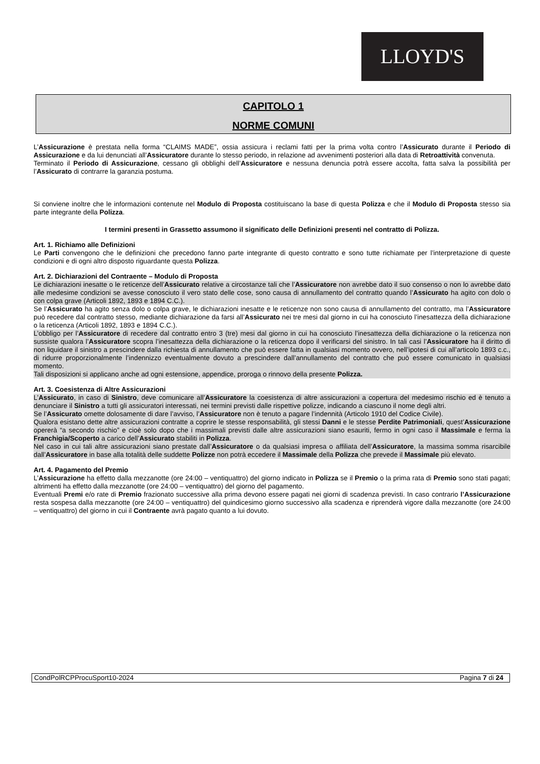LLOYD'S
CAPITOLO 1
NORME COMUNI
L’Assicurazione è prestata nella forma “CLAIMS MADE”, ossia assicura i reclami fatti per la prima volta contro l’Assicurato durante il Periodo di Assicurazione e da lui denunciati all’Assicuratore durante lo stesso periodo, in relazione ad avvenimenti posteriori alla data di Retroattività convenuta.
Terminato il Periodo di Assicurazione, cessano gli obblighi dell’Assicuratore e nessuna denuncia potrà essere accolta, fatta salva la possibilità per l’Assicurato di contrarre la garanzia postuma.
Si conviene inoltre che le informazioni contenute nel Modulo di Proposta costituiscano la base di questa Polizza e che il Modulo di Proposta stesso sia parte integrante della Polizza.
I termini presenti in Grassetto assumono il significato delle Definizioni presenti nel contratto di Polizza.
Art. 1. Richiamo alle Definizioni
Le Parti convengono che le definizioni che precedono fanno parte integrante di questo contratto e sono tutte richiamate per l’interpretazione di queste condizioni e di ogni altro disposto riguardante questa Polizza.
Art. 2. Dichiarazioni del Contraente – Modulo di Proposta
Le dichiarazioni inesatte o le reticenze dell’Assicurato relative a circostanze tali che l’Assicuratore non avrebbe dato il suo consenso o non lo avrebbe dato alle medesime condizioni se avesse conosciuto il vero stato delle cose, sono causa di annullamento del contratto quando l’Assicurato ha agito con dolo o con colpa grave (Articoli 1892, 1893 e 1894 C.C.).
Se l’Assicurato ha agito senza dolo o colpa grave, le dichiarazioni inesatte e le reticenze non sono causa di annullamento del contratto, ma l’Assicuratore può recedere dal contratto stesso, mediante dichiarazione da farsi all’Assicurato nei tre mesi dal giorno in cui ha conosciuto l’inesattezza della dichiarazione o la reticenza (Articoli 1892, 1893 e 1894 C.C.).
L’obbligo per l’Assicuratore di recedere dal contratto entro 3 (tre) mesi dal giorno in cui ha conosciuto l’inesattezza della dichiarazione o la reticenza non sussiste qualora l’Assicuratore scopra l’inesattezza della dichiarazione o la reticenza dopo il verificarsi del sinistro. In tali casi l’Assicuratore ha il diritto di non liquidare il sinistro a prescindere dalla richiesta di annullamento che può essere fatta in qualsiasi momento ovvero, nell’ipotesi di cui all’articolo 1893 c.c., di ridurre proporzionalmente l’indennizzo eventualmente dovuto a prescindere dall’annullamento del contratto che può essere comunicato in qualsiasi momento.
Tali disposizioni si applicano anche ad ogni estensione, appendice, proroga o rinnovo della presente Polizza.
Art. 3. Coesistenza di Altre Assicurazioni
L’Assicurato, in caso di Sinistro, deve comunicare all’Assicuratore la coesistenza di altre assicurazioni a copertura del medesimo rischio ed è tenuto a denunciare il Sinistro a tutti gli assicuratori interessati, nei termini previsti dalle rispettive polizze, indicando a ciascuno il nome degli altri.
Se l’Assicurato omette dolosamente di dare l’avviso, l’Assicuratore non è tenuto a pagare l’indennità (Articolo 1910 del Codice Civile).
Qualora esistano dette altre assicurazioni contratte a coprire le stesse responsabilità, gli stessi Danni e le stesse Perdite Patrimoniali, quest’Assicurazione opererà “a secondo rischio” e cioè solo dopo che i massimali previsti dalle altre assicurazioni siano esauriti, fermo in ogni caso il Massimale e ferma la Franchigia/Scoperto a carico dell’Assicurato stabiliti in Polizza.
Nel caso in cui tali altre assicurazioni siano prestate dall’Assicuratore o da qualsiasi impresa o affiliata dell’Assicuratore, la massima somma risarcibile dall’Assicuratore in base alla totalità delle suddette Polizze non potrà eccedere il Massimale della Polizza che prevede il Massimale più elevato.
Art. 4. Pagamento del Premio
L’Assicurazione ha effetto dalla mezzanotte (ore 24:00 – ventiquattro) del giorno indicato in Polizza se il Premio o la prima rata di Premio sono stati pagati; altrimenti ha effetto dalla mezzanotte (ore 24:00 – ventiquattro) del giorno del pagamento.
Eventuali Premi e/o rate di Premio frazionato successive alla prima devono essere pagati nei giorni di scadenza previsti. In caso contrario l’Assicurazione resta sospesa dalla mezzanotte (ore 24:00 – ventiquattro) del quindicesimo giorno successivo alla scadenza e riprenderà vigore dalla mezzanotte (ore 24:00 – ventiquattro) del giorno in cui il Contraente avrà pagato quanto a lui dovuto.
CondPolRCPProcuSport10-2024 Pagina 7 di 24